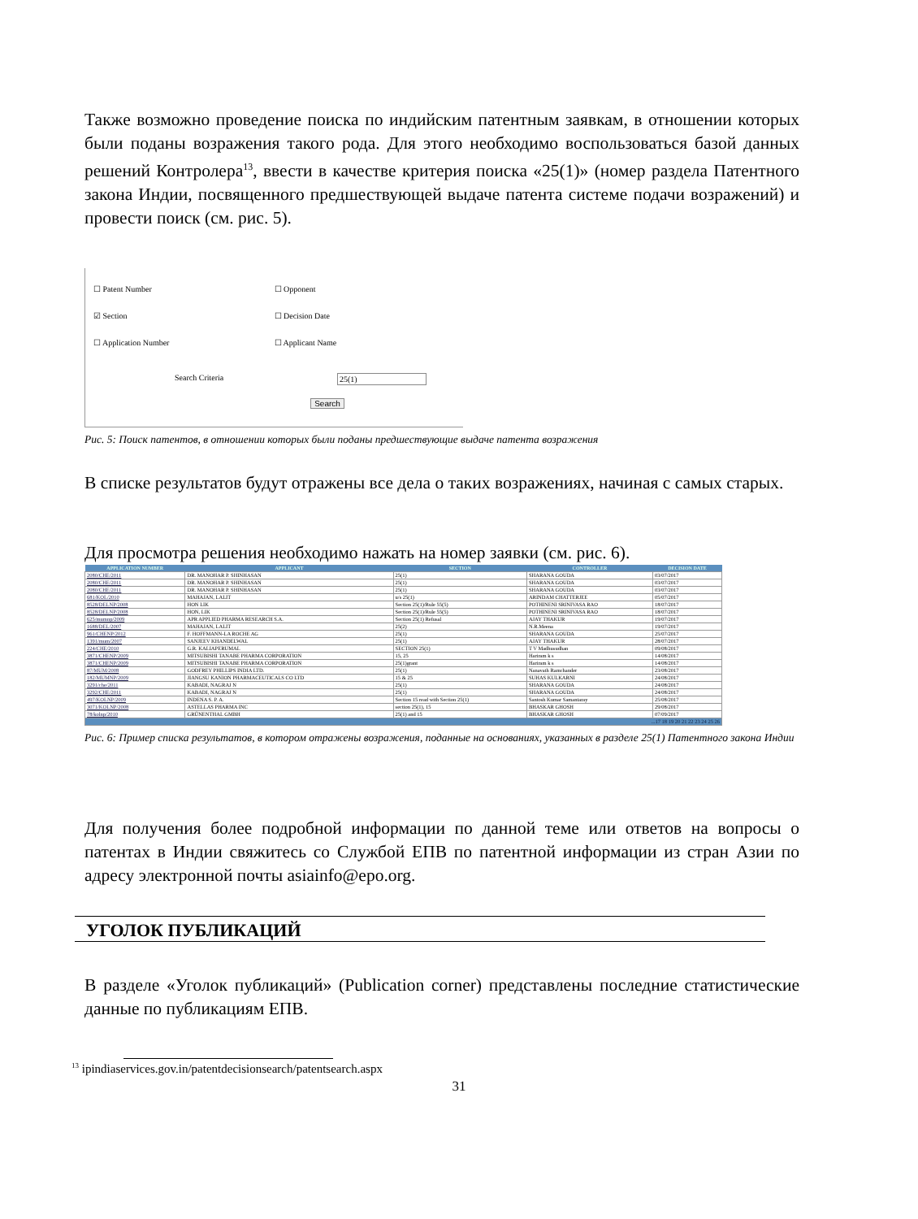Также возможно проведение поиска по индийским патентным заявкам, в отношении которых были поданы возражения такого рода. Для этого необходимо воспользоваться базой данных решений Контролера<sup>13</sup>, ввести в качестве критерия поиска «25(1)» (номер раздела Патентного закона Индии, посвященного предшествующей выдаче патента системе подачи возражений) и провести поиск (см. рис. 5).
☐ Patent Number ☐ Opponent
☑ Section ☐ Decision Date
☐ Application Number ☐ Applicant Name
Search Criteria 25(1)
Search
Рис. 5: Поиск патентов, в отношении которых были поданы предшествующие выдаче патента возражения
В списке результатов будут отражены все дела о таких возражениях, начиная с самых старых.
Для просмотра решения необходимо нажать на номер заявки (см. рис. 6).
| APPLICATION NUMBER | APPLICANT | SECTION | CONTROLLER | DECISION DATE |
| --- | --- | --- | --- | --- |
| 2080/CHE/2011 | DR. MANOHAR P. SHINHASAN | 25(1) | SHARANA GOUDA | 03/07/2017 |
| 2080/CHE/2011 | DR. MANOHAR P. SHINHASAN | 25(1) | SHARANA GOUDA | 03/07/2017 |
| 2080/CHE/2011 | DR. MANOHAR P. SHINHASAN | 25(1) | SHARANA GOUDA | 03/07/2017 |
| 681/KOL/2010 | MAHAJAN, LALIT | u/s 25(1) | ARINDAM CHATTERJEE | 05/07/2017 |
| 8528/DELNP/2008 | HON LIK | Section 25(1)/Rule 55(5) | POTHINENI SRINIVASA RAO | 18/07/2017 |
| 8528/DELNP/2008 | HON, LIK | Section 25(1)/Rule 55(5) | POTHINENI SRINIVASA RAO | 18/07/2017 |
| 625/mumnp/2009 | APR APPLIED PHARMA RESEARCH S.A. | Section 25(1) Refusal | AJAY THAKUR | 19/07/2017 |
| 1688/DEL/2007 | MAHAJAN, LALIT | 25(2) | N.R.Meena | 19/07/2017 |
| 961/CHENP/2012 | F. HOFFMANN-LA ROCHE AG | 25(1) | SHARANA GOUDA | 25/07/2017 |
| 1391/mum/2007 | SANJEEV KHANDELWAL | 25(1) | AJAY THAKUR | 28/07/2017 |
| 224/CHE/2010 | G.R. KALIAPERUMAL | SECTION 25(1) | T V Madhusudhan | 09/08/2017 |
| 3871/CHENP/2009 | MITSUBISHI TANABE PHARMA CORPORATION | 15, 25 | Hariram k s | 14/08/2017 |
| 3871/CHENP/2009 | MITSUBISHI TANABE PHARMA CORPORATION | 25(1)grant | Hariram k s | 14/08/2017 |
| 87/MUM/2008 | GODFREY PHILLIPS INDIA LTD. | 25(1) | Nanavath Ramchander | 23/08/2017 |
| 182/MUMNP/2009 | JIANGSU KANION PHARMACEUTICALS CO LTD | 15 & 25 | SUHAS KULKARNI | 24/08/2017 |
| 3291/che/2011 | KABADI, NAGRAJ N | 25(1) | SHARANA GOUDA | 24/08/2017 |
| 3292/CHE/2011 | KABADI, NAGRAJ N | 25(1) | SHARANA GOUDA | 24/08/2017 |
| 497/KOLNP/2009 | INDENA S. P. A. | Section 15 read with Section 25(1) | Santosh Kumar Samantaray | 25/08/2017 |
| 3071/KOLNP/2008 | ASTELLAS PHARMA INC | section 25(1), 15 | BHASKAR GHOSH | 29/08/2017 |
| 78/kolnp/2010 | GRÜNENTHAL GMBH | 25(1) and 15 | BHASKAR GHOSH | 07/09/2017 |
| ...17 18 19 20 21 22 23 24 25 26 | | | | |
Рис. 6: Пример списка результатов, в котором отражены возражения, поданные на основаниях, указанных в разделе 25(1) Патентного закона Индии
Для получения более подробной информации по данной теме или ответов на вопросы о патентах в Индии свяжитесь со Службой ЕПВ по патентной информации из стран Азии по адресу электронной почты asiainfo@epo.org.
УГОЛОК ПУБЛИКАЦИЙ
В разделе «Уголок публикаций» (Publication corner) представлены последние статистические данные по публикациям ЕПВ.
<sup>13</sup> ipindiaservices.gov.in/patentdecisionsearch/patentsearch.aspx
31